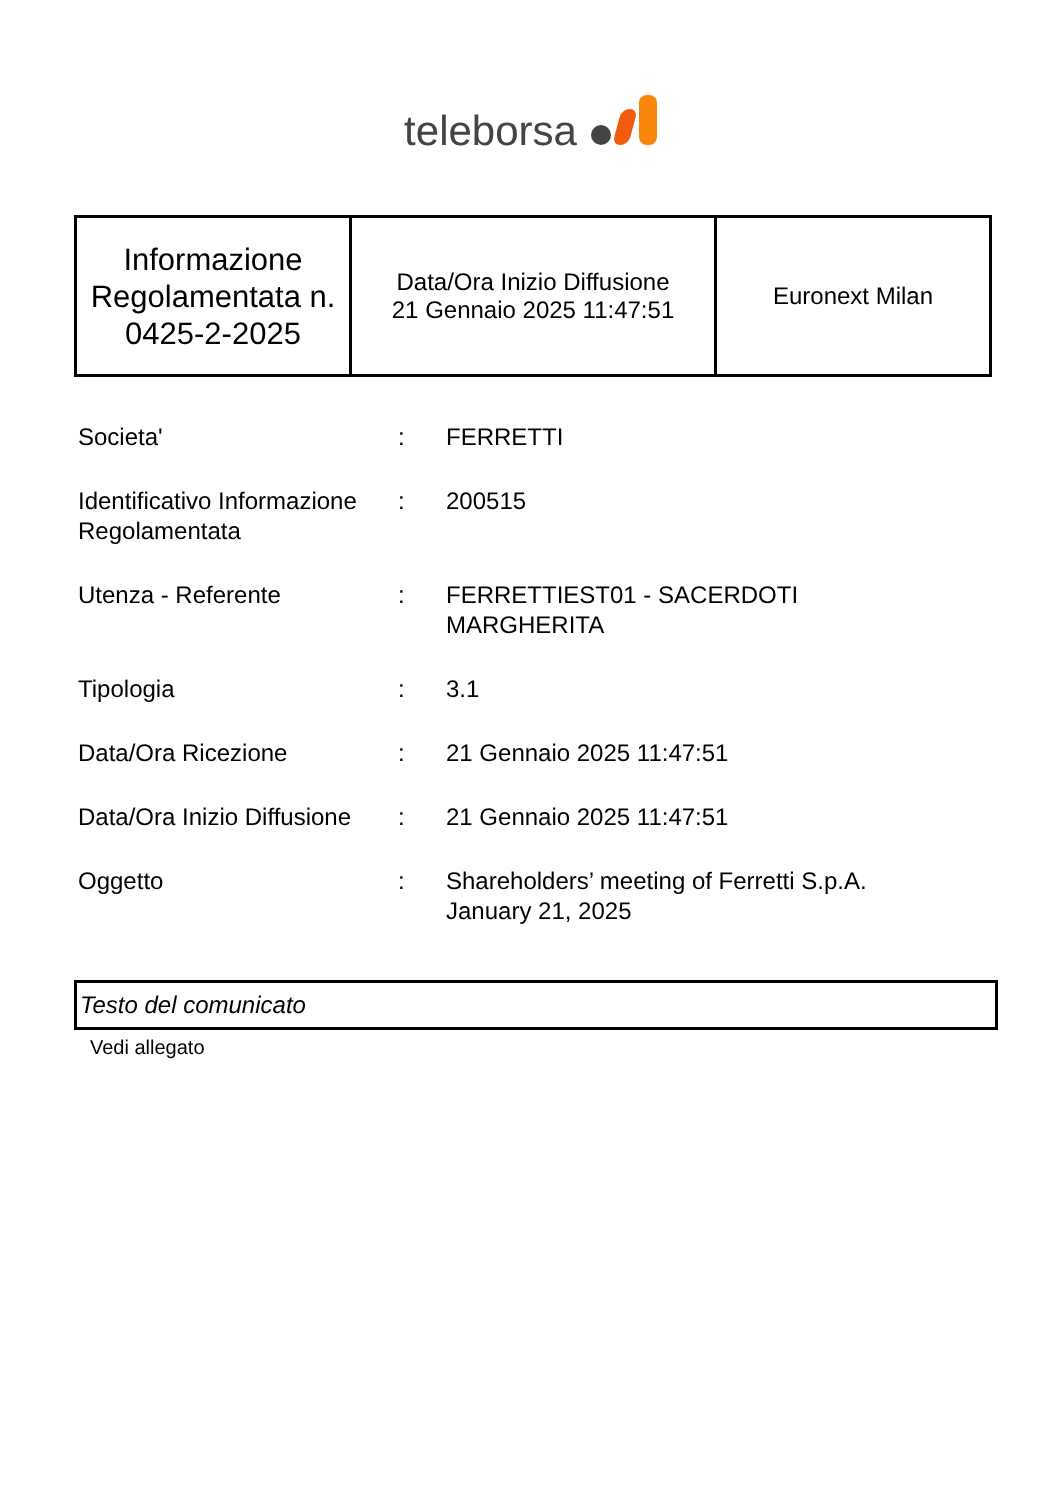teleborsa
| Informazione Regolamentata n. 0425-2-2025 | Data/Ora Inizio Diffusione 21 Gennaio 2025 11:47:51 | Euronext Milan |
| Societa' | : | FERRETTI |
| Identificativo Informazione Regolamentata | : | 200515 |
| Utenza - Referente | : | FERRETTIEST01 - SACERDOTI MARGHERITA |
| Tipologia | : | 3.1 |
| Data/Ora Ricezione | : | 21 Gennaio 2025 11:47:51 |
| Data/Ora Inizio Diffusione | : | 21 Gennaio 2025 11:47:51 |
| Oggetto | : | Shareholders’ meeting of Ferretti S.p.A. January 21, 2025 |
Testo del comunicato
Vedi allegato